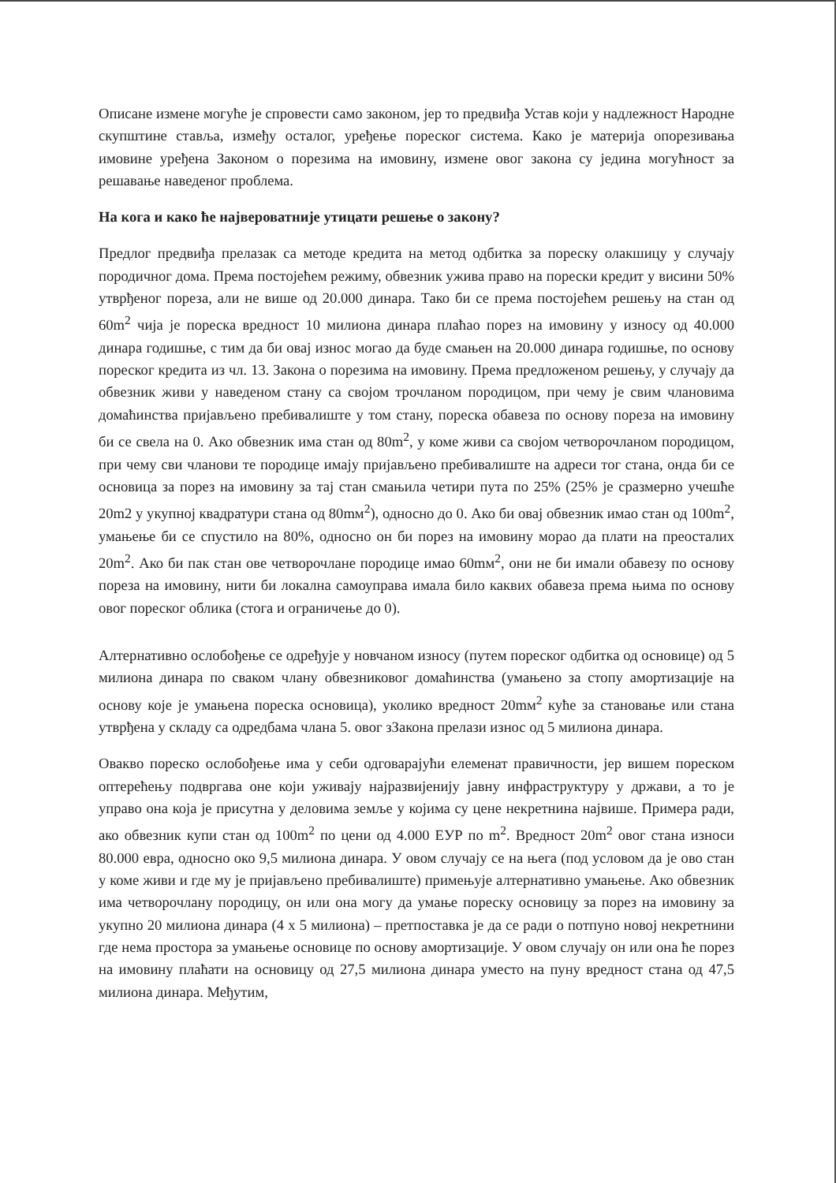Описане измене могуће је спровести само законом, јер то предвиђа Устав који у надлежност Народне скупштине ставља, између осталог, уређење пореског система. Како је материја опорезивања имовине уређена Законом о порезима на имовину, измене овог закона су једина могућност за решавање наведеног проблема.
На кога и како ће највероватније утицати решење о закону?
Предлог предвиђа прелазак са методе кредита на метод одбитка за пореску олакшицу у случају породичног дома. Према постојећем режиму, обвезник ужива право на порески кредит у висини 50% утврђеног пореза, али не више од 20.000 динара. Тако би се према постојећем решењу на стан од 60m<sup>2</sup> чија је пореска вредност 10 милиона динара плаћао порез на имовину у износу од 40.000 динара годишње, с тим да би овај износ могао да буде смањен на 20.000 динара годишње, по основу пореског кредита из чл. 13. Закона о порезима на имовину. Према предложеном решењу, у случају да обвезник живи у наведеном стану са својом трочланом породицом, при чему је свим члановима домаћинства пријављено пребивалиште у том стану, пореска обавеза по основу пореза на имовину би се свела на 0. Ако обвезник има стан од 80m<sup>2</sup>, у коме живи са својом четворочланом породицом, при чему сви чланови те породице имају пријављено пребивалиште на адреси тог стана, онда би се основица за порез на имовину за тај стан смањила четири пута по 25% (25% је сразмерно учешће 20m2 у укупној квадратури стана од 80mм<sup>2</sup>), односно до 0. Ако би овај обвезник имао стан од 100m<sup>2</sup>, умањење би се спустило на 80%, односно он би порез на имовину морао да плати на преосталих 20m<sup>2</sup>. Ако би пак стан ове четворочлане породице имао 60mм<sup>2</sup>, они не би имали обавезу по основу пореза на имовину, нити би локална самоуправа имала било каквих обавеза према њима по основу овог пореског облика (стога и ограничење до 0).
Алтернативно ослобођење се одређује у новчаном износу (путем пореског одбитка од основице) од 5 милиона динара по сваком члану обвезниковог домаћинства (умањено за стопу амортизације на основу које је умањена пореска основица), уколико вредност 20mм<sup>2</sup> куће за становање или стана утврђена у складу са одредбама члана 5. овог зЗакона прелази износ од 5 милиона динара.
Овакво пореско ослобођење има у себи одговарајући елеменат правичности, јер вишем пореском оптерећењу подвргава оне који уживају најразвијенију јавну инфраструктуру у држави, а то је управо она која је присутна у деловима земље у којима су цене некретнина највише. Примера ради, ако обвезник купи стан од 100m<sup>2</sup> по цени од 4.000 ЕУР по m<sup>2</sup>. Вредност 20m<sup>2</sup> овог стана износи 80.000 евра, односно око 9,5 милиона динара. У овом случају се на њега (под условом да је ово стан у коме живи и где му је пријављено пребивалиште) примењује алтернативно умањење. Ако обвезник има четворочлану породицу, он или она могу да умање пореску основицу за порез на имовину за укупно 20 милиона динара (4 x 5 милиона) – претпоставка је да се ради о потпуно новој некретнини где нема простора за умањење основице по основу амортизације. У овом случају он или она ће порез на имовину плаћати на основицу од 27,5 милиона динара уместо на пуну вредност стана од 47,5 милиона динара. Међутим,